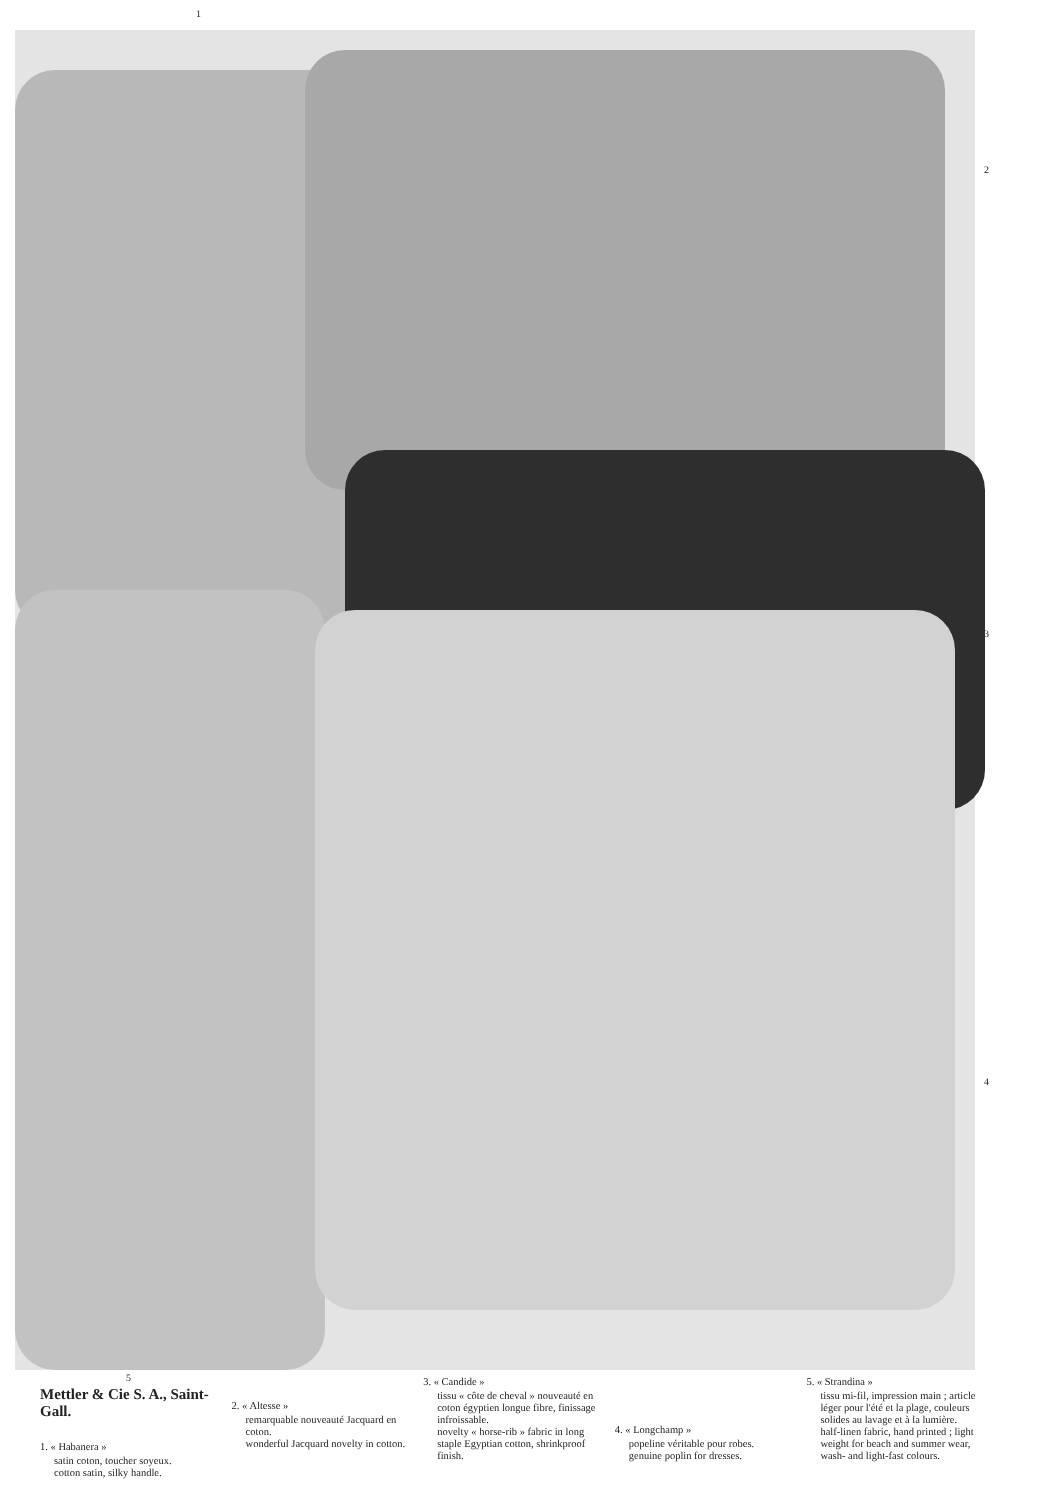1
2
3
4
5
Mettler & Cie S. A., Saint-Gall.
1. « Habanera »
satin coton, toucher soyeux.
cotton satin, silky handle.
2. « Altesse »
remarquable nouveauté Jacquard en coton.
wonderful Jacquard novelty in cotton.
3. « Candide »
tissu « côte de cheval » nouveauté en coton égyptien longue fibre, finissage infroissable.
novelty « horse-rib » fabric in long staple Egyptian cotton, shrinkproof finish.
4. « Longchamp »
popeline véritable pour robes.
genuine poplin for dresses.
5. « Strandina »
tissu mi-fil, impression main ; article léger pour l'été et la plage, couleurs solides au lavage et à la lumière.
half-linen fabric, hand printed ; light weight for beach and summer wear, wash- and light-fast colours.